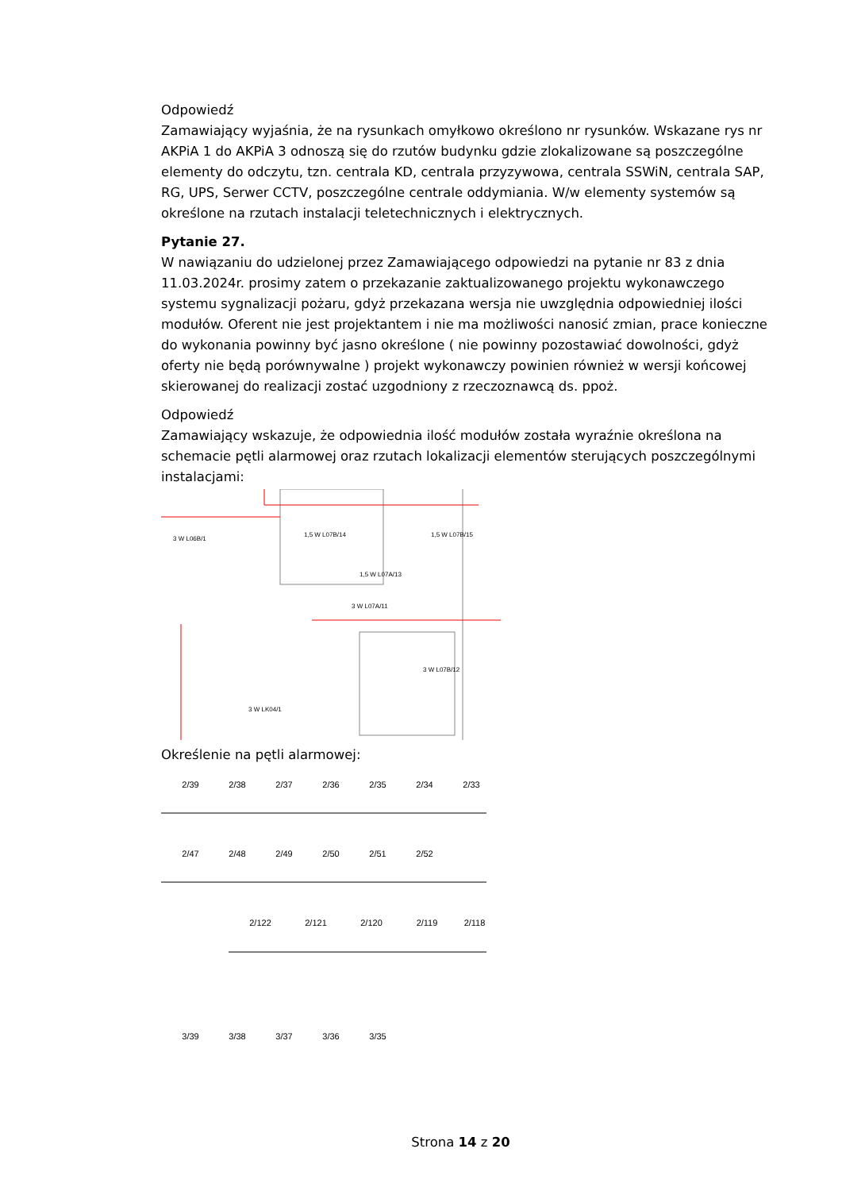Odpowiedź
Zamawiający wyjaśnia, że na rysunkach omyłkowo określono nr rysunków. Wskazane rys nr AKPiA 1 do AKPiA 3 odnoszą się do rzutów budynku gdzie zlokalizowane są poszczególne elementy do odczytu, tzn. centrala KD, centrala przyzywowa, centrala SSWiN, centrala SAP, RG, UPS, Serwer CCTV, poszczególne centrale oddymiania. W/w elementy systemów są określone na rzutach instalacji teletechnicznych i elektrycznych.
Pytanie 27.
W nawiązaniu do udzielonej przez Zamawiającego odpowiedzi na pytanie nr 83 z dnia 11.03.2024r. prosimy zatem o przekazanie zaktualizowanego projektu wykonawczego systemu sygnalizacji pożaru, gdyż przekazana wersja nie uwzględnia odpowiedniej ilości modułów. Oferent nie jest projektantem i nie ma możliwości nanosić zmian, prace konieczne do wykonania powinny być jasno określone ( nie powinny pozostawiać dowolności, gdyż oferty nie będą porównywalne ) projekt wykonawczy powinien również w wersji końcowej skierowanej do realizacji zostać uzgodniony z rzeczoznawcą ds. ppoż.
Odpowiedź
Zamawiający wskazuje, że odpowiednia ilość modułów została wyraźnie określona na schemacie pętli alarmowej oraz rzutach lokalizacji elementów sterujących poszczególnymi instalacjami:
3 W L06B/1
1,5 W L07B/14
1,5 W L07B/15
1,5 W L07A/13
3 W L07A/11
3 W L07B/12
3 W LK04/1
Określenie na pętli alarmowej:
2/39
2/38
2/37
2/36
2/35
2/34
2/33
2/47
2/48
2/49
2/50
2/51
2/52
2/122
2/121
2/120
2/119
2/118
3/39
3/38
3/37
3/36
3/35
Strona 14 z 20